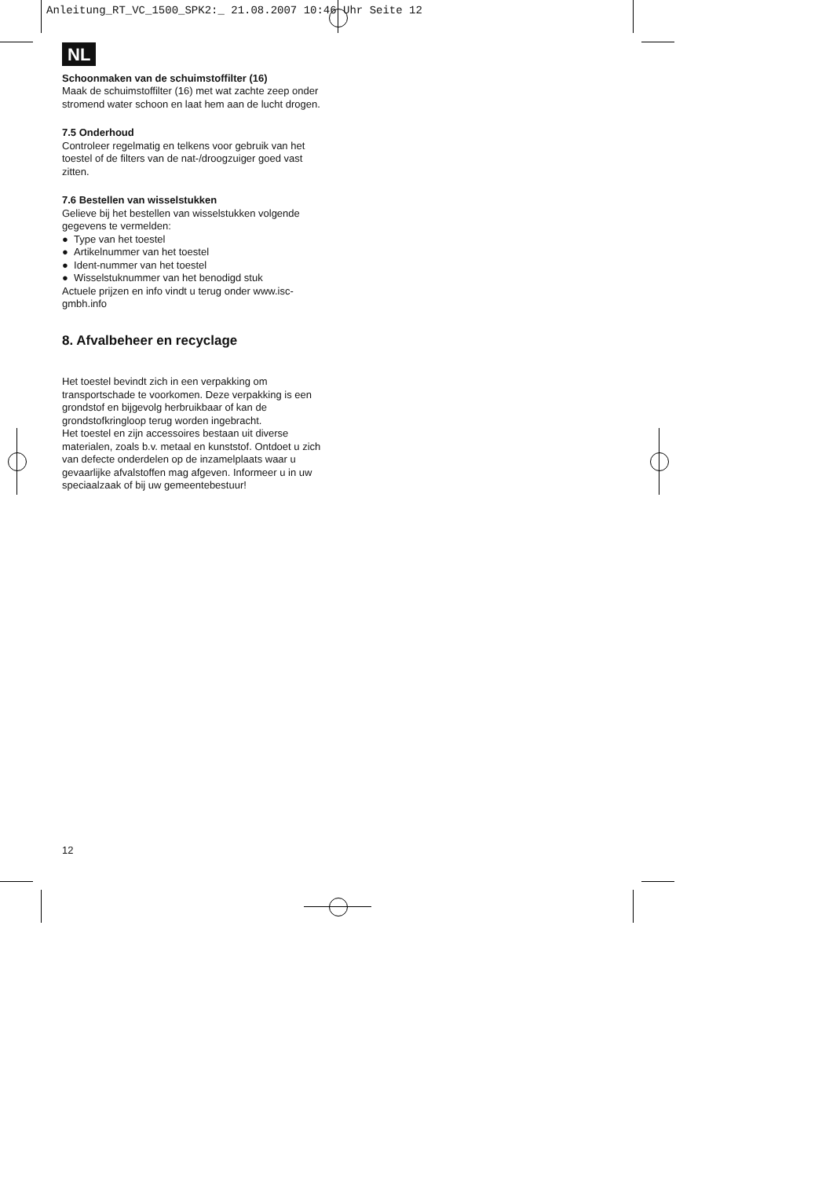Anleitung_RT_VC_1500_SPK2:_ 21.08.2007 10:46 Uhr Seite 12
NL
Schoonmaken van de schuimstoffilter (16)
Maak de schuimstoffilter (16) met wat zachte zeep onder stromend water schoon en laat hem aan de lucht drogen.
7.5 Onderhoud
Controleer regelmatig en telkens voor gebruik van het toestel of de filters van de nat-/droogzuiger goed vast zitten.
7.6 Bestellen van wisselstukken
Gelieve bij het bestellen van wisselstukken volgende gegevens te vermelden:
● Type van het toestel
● Artikelnummer van het toestel
● Ident-nummer van het toestel
● Wisselstuknummer van het benodigd stuk
Actuele prijzen en info vindt u terug onder www.isc-gmbh.info
8. Afvalbeheer en recyclage
Het toestel bevindt zich in een verpakking om transportschade te voorkomen. Deze verpakking is een grondstof en bijgevolg herbruikbaar of kan de grondstofkringloop terug worden ingebracht.
Het toestel en zijn accessoires bestaan uit diverse materialen, zoals b.v. metaal en kunststof. Ontdoet u zich van defecte onderdelen op de inzamelplaats waar u gevaarlijke afvalstoffen mag afgeven. Informeer u in uw speciaalzaak of bij uw gemeentebestuur!
12